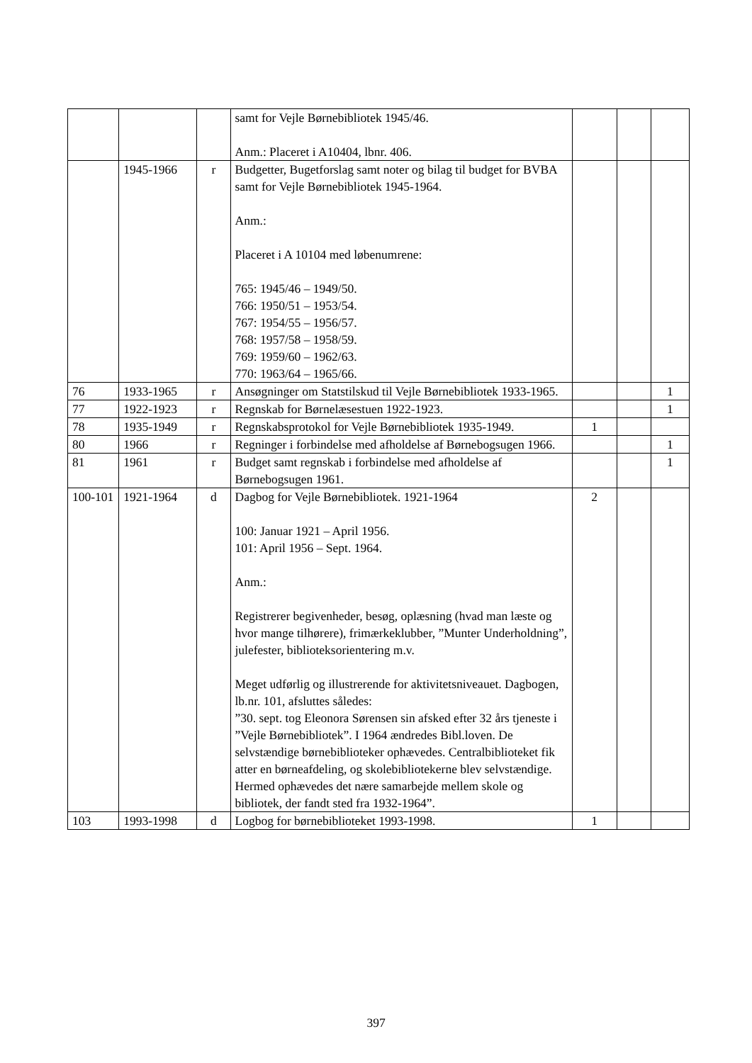| | | | samt for Vejle Børnebibliotek 1945/46. Anm.: Placeret i A10404, lbnr. 406. | | | |
| | 1945-1966 | r | Budgetter, Bugetforslag samt noter og bilag til budget for BVBA samt for Vejle Børnebibliotek 1945-1964. Anm.: Placeret i A 10104 med løbenumrene: 765: 1945/46 – 1949/50. 766: 1950/51 – 1953/54. 767: 1954/55 – 1956/57. 768: 1957/58 – 1958/59. 769: 1959/60 – 1962/63. 770: 1963/64 – 1965/66. | | | |
| 76 | 1933-1965 | r | Ansøgninger om Statstilskud til Vejle Børnebibliotek 1933-1965. | | | 1 |
| 77 | 1922-1923 | r | Regnskab for Børnelæsestuen 1922-1923. | | | 1 |
| 78 | 1935-1949 | r | Regnskabsprotokol for Vejle Børnebibliotek 1935-1949. | 1 | | |
| 80 | 1966 | r | Regninger i forbindelse med afholdelse af Børnebogsugen 1966. | | | 1 |
| 81 | 1961 | r | Budget samt regnskab i forbindelse med afholdelse af Børnebogsugen 1961. | | | 1 |
| 100-101 | 1921-1964 | d | Dagbog for Vejle Børnebibliotek. 1921-1964 100: Januar 1921 – April 1956. 101: April 1956 – Sept. 1964. Anm.: Registrerer begivenheder, besøg, oplæsning (hvad man læste og hvor mange tilhørere), frimærkeklubber, ”Munter Underholdning”, julefester, biblioteksorientering m.v. Meget udførlig og illustrerende for aktivitetsniveauet. Dagbogen, lb.nr. 101, afsluttes således: ”30. sept. tog Eleonora Sørensen sin afsked efter 32 års tjeneste i ”Vejle Børnebibliotek”. I 1964 ændredes Bibl.loven. De selvstændige børnebiblioteker ophævedes. Centralbiblioteket fik atter en børneafdeling, og skolebibliotekerne blev selvstændige. Hermed ophævedes det nære samarbejde mellem skole og bibliotek, der fandt sted fra 1932-1964”. | 2 | | |
| 103 | 1993-1998 | d | Logbog for børnebiblioteket 1993-1998. | 1 | | |
397